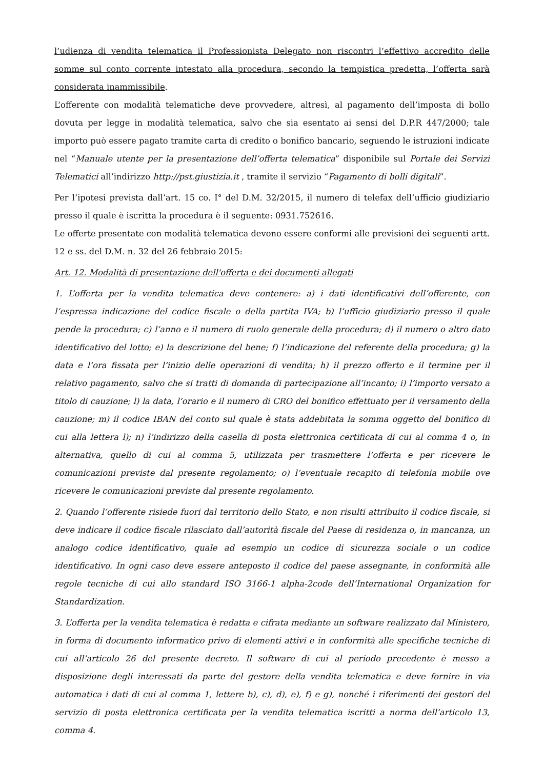l’udienza di vendita telematica il Professionista Delegato non riscontri l’effettivo accredito delle somme sul conto corrente intestato alla procedura, secondo la tempistica predetta, l’offerta sarà considerata inammissibile.
L’offerente con modalità telematiche deve provvedere, altresì, al pagamento dell’imposta di bollo dovuta per legge in modalità telematica, salvo che sia esentato ai sensi del D.P.R 447/2000; tale importo può essere pagato tramite carta di credito o bonifico bancario, seguendo le istruzioni indicate nel “Manuale utente per la presentazione dell’offerta telematica” disponibile sul Portale dei Servizi Telematici all’indirizzo http://pst.giustizia.it , tramite il servizio “Pagamento di bolli digitali”.
Per l’ipotesi prevista dall’art. 15 co. I° del D.M. 32/2015, il numero di telefax dell’ufficio giudiziario presso il quale è iscritta la procedura è il seguente: 0931.752616.
Le offerte presentate con modalità telematica devono essere conformi alle previsioni dei seguenti artt. 12 e ss. del D.M. n. 32 del 26 febbraio 2015:
Art. 12. Modalità di presentazione dell'offerta e dei documenti allegati
1. L’offerta per la vendita telematica deve contenere: a) i dati identificativi dell’offerente, con l’espressa indicazione del codice fiscale o della partita IVA; b) l’ufficio giudiziario presso il quale pende la procedura; c) l’anno e il numero di ruolo generale della procedura; d) il numero o altro dato identificativo del lotto; e) la descrizione del bene; f) l’indicazione del referente della procedura; g) la data e l’ora fissata per l’inizio delle operazioni di vendita; h) il prezzo offerto e il termine per il relativo pagamento, salvo che si tratti di domanda di partecipazione all’incanto; i) l’importo versato a titolo di cauzione; l) la data, l’orario e il numero di CRO del bonifico effettuato per il versamento della cauzione; m) il codice IBAN del conto sul quale è stata addebitata la somma oggetto del bonifico di cui alla lettera l); n) l’indirizzo della casella di posta elettronica certificata di cui al comma 4 o, in alternativa, quello di cui al comma 5, utilizzata per trasmettere l’offerta e per ricevere le comunicazioni previste dal presente regolamento; o) l’eventuale recapito di telefonia mobile ove ricevere le comunicazioni previste dal presente regolamento.
2. Quando l’offerente risiede fuori dal territorio dello Stato, e non risulti attribuito il codice fiscale, si deve indicare il codice fiscale rilasciato dall’autorità fiscale del Paese di residenza o, in mancanza, un analogo codice identificativo, quale ad esempio un codice di sicurezza sociale o un codice identificativo. In ogni caso deve essere anteposto il codice del paese assegnante, in conformità alle regole tecniche di cui allo standard ISO 3166-1 alpha-2code dell’International Organization for Standardization.
3. L’offerta per la vendita telematica è redatta e cifrata mediante un software realizzato dal Ministero, in forma di documento informatico privo di elementi attivi e in conformità alle specifiche tecniche di cui all’articolo 26 del presente decreto. Il software di cui al periodo precedente è messo a disposizione degli interessati da parte del gestore della vendita telematica e deve fornire in via automatica i dati di cui al comma 1, lettere b), c), d), e), f) e g), nonché i riferimenti dei gestori del servizio di posta elettronica certificata per la vendita telematica iscritti a norma dell’articolo 13, comma 4.